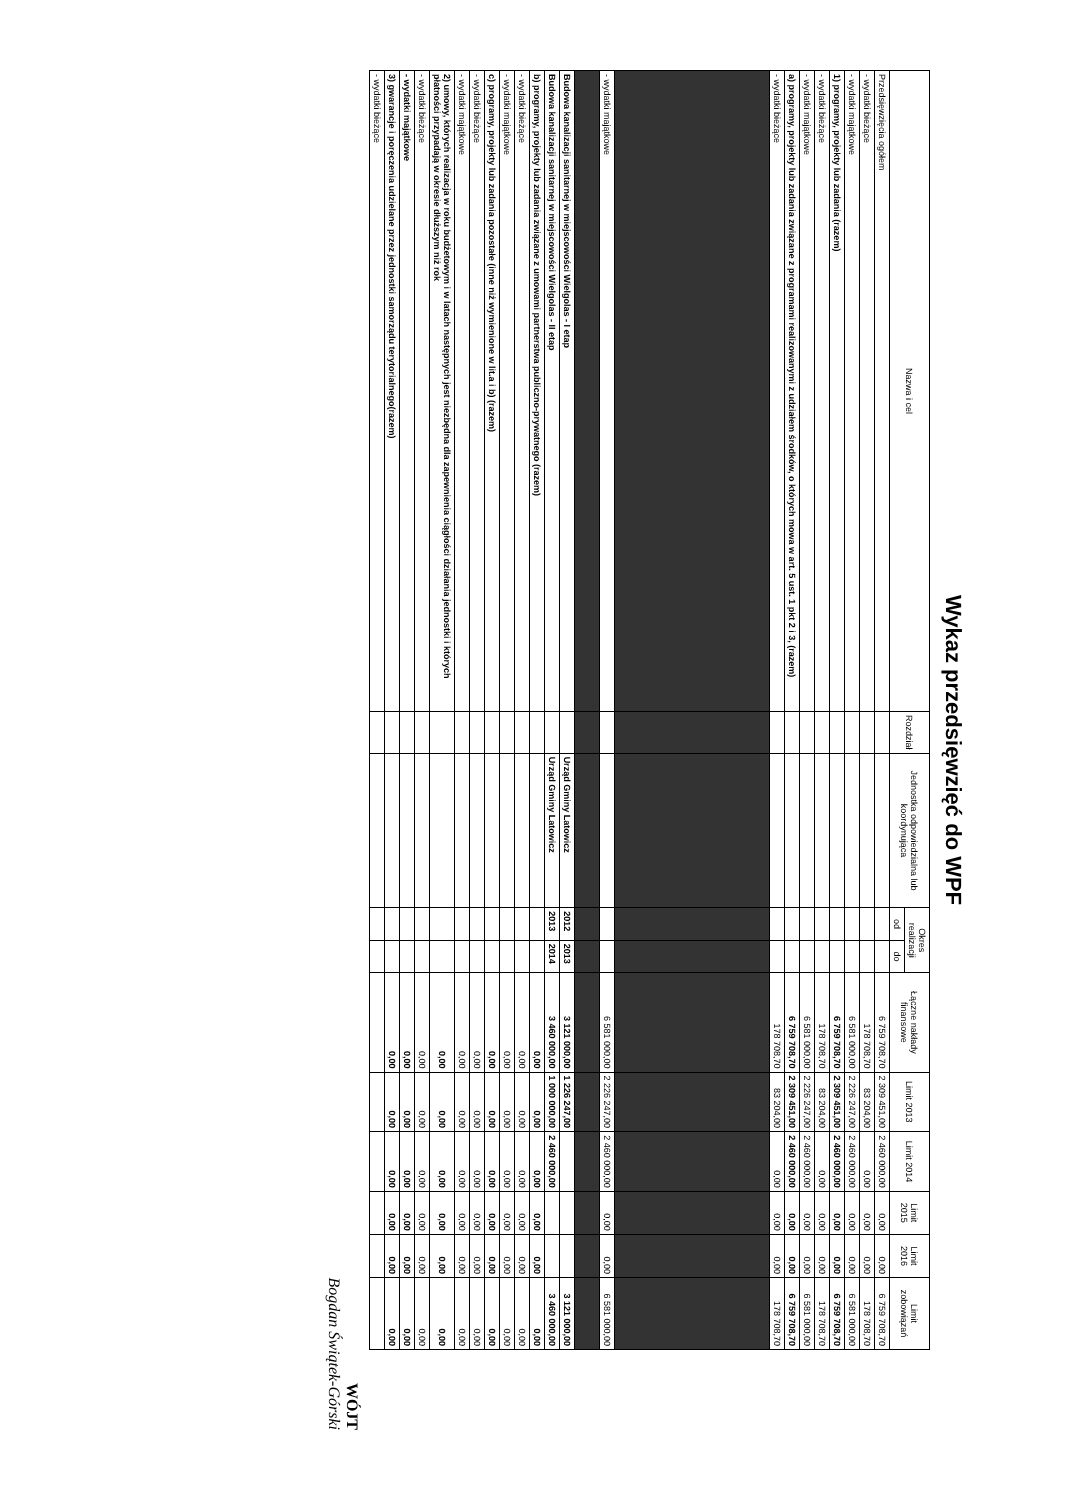Wykaz przedsięwzięć do WPF
| Nazwa i cel | Rozdział | Jednostka odpowiedzialna lub koordynująca | Okres realizacji | | Łączne nakłady finansowe | Limit 2013 | Limit 2014 | Limit 2015 | Limit 2016 | Limit zobowiązań |
| --- | --- | --- | --- | --- | --- | --- | --- | --- | --- | --- |
| | | | od | do | | | | | | |
| Przedsięwzięcia ogółem | | | | | 6 759 708,70 | 2 309 451,00 | 2 460 000,00 | 0,00 | 0,00 | 6 759 708,70 |
| - wydatki bieżące | | | | | 178 708,70 | 83 204,00 | 0,00 | 0,00 | 0,00 | 178 708,70 |
| - wydatki majątkowe | | | | | 6 581 000,00 | 2 226 247,00 | 2 460 000,00 | 0,00 | 0,00 | 6 581 000,00 |
| 1) programy, projekty lub zadania (razem) | | | | | 6 759 708,70 | 2 309 451,00 | 2 460 000,00 | 0,00 | 0,00 | 6 759 708,70 |
| - wydatki bieżące | | | | | 178 708,70 | 83 204,00 | 0,00 | 0,00 | 0,00 | 178 708,70 |
| - wydatki majątkowe | | | | | 6 581 000,00 | 2 226 247,00 | 2 460 000,00 | 0,00 | 0,00 | 6 581 000,00 |
| a) programy, projekty lub zadania związane z programami realizowanymi z udziałem środków, o których mowa w art. 5 ust. 1 pkt 2 i 3, (razem) | | | | | 6 759 708,70 | 2 309 451,00 | 2 460 000,00 | 0,00 | 0,00 | 6 759 708,70 |
| - wydatki bieżące | | | | | 178 708,70 | 83 204,00 | 0,00 | 0,00 | 0,00 | 178 708,70 |
| - wydatki majątkowe | | | | | 6 581 000,00 | 2 226 247,00 | 2 460 000,00 | 0,00 | 0,00 | 6 581 000,00 |
| Budowa kanalizacji sanitarnej w miejscowości Wielgolas - I etap | | Urząd Gminy Latowicz | 2012 | 2013 | 3 121 000,00 | 1 226 247,00 | | | | 3 121 000,00 |
| Budowa kanalizacji sanitarnej w miejscowości Wielgolas - II etap | | Urząd Gminy Latowicz | 2013 | 2014 | 3 460 000,00 | 1 000 000,00 | 2 460 000,00 | | | 3 460 000,00 |
| b) programy, projekty lub zadania związane z umowami partnerstwa publiczno-prywatnego (razem) | | | | | 0,00 | 0,00 | 0,00 | 0,00 | 0,00 | 0,00 |
| - wydatki bieżące | | | | | 0,00 | 0,00 | 0,00 | 0,00 | 0,00 | 0,00 |
| - wydatki majątkowe | | | | | 0,00 | 0,00 | 0,00 | 0,00 | 0,00 | 0,00 |
| c) programy, projekty lub zadania pozostałe (inne niż wymienione w lit.a i b) (razem) | | | | | 0,00 | 0,00 | 0,00 | 0,00 | 0,00 | 0,00 |
| - wydatki bieżące | | | | | 0,00 | 0,00 | 0,00 | 0,00 | 0,00 | 0,00 |
| - wydatki majątkowe | | | | | 0,00 | 0,00 | 0,00 | 0,00 | 0,00 | 0,00 |
| 2) umowy, których realizacja w roku budżetowym i w latach następnych jest niezbędna dla zapewnienia ciągłości działania jednostki i których płatności przypadają w okresie dłuższym niż rok | | | | | 0,00 | 0,00 | 0,00 | 0,00 | 0,00 | 0,00 |
| - wydatki bieżące | | | | | 0,00 | 0,00 | 0,00 | 0,00 | 0,00 | 0,00 |
| - wydatki majątkowe | | | | | 0,00 | 0,00 | 0,00 | 0,00 | 0,00 | 0,00 |
| 3) gwarancje i poręczenia udzielane przez jednostki samorządu terytorialnego(razem) | | | | | 0,00 | 0,00 | 0,00 | 0,00 | 0,00 | 0,00 |
| - wydatki bieżące | | | | | | | | | | |
WÓJT
Bogdan Świątek-Górski